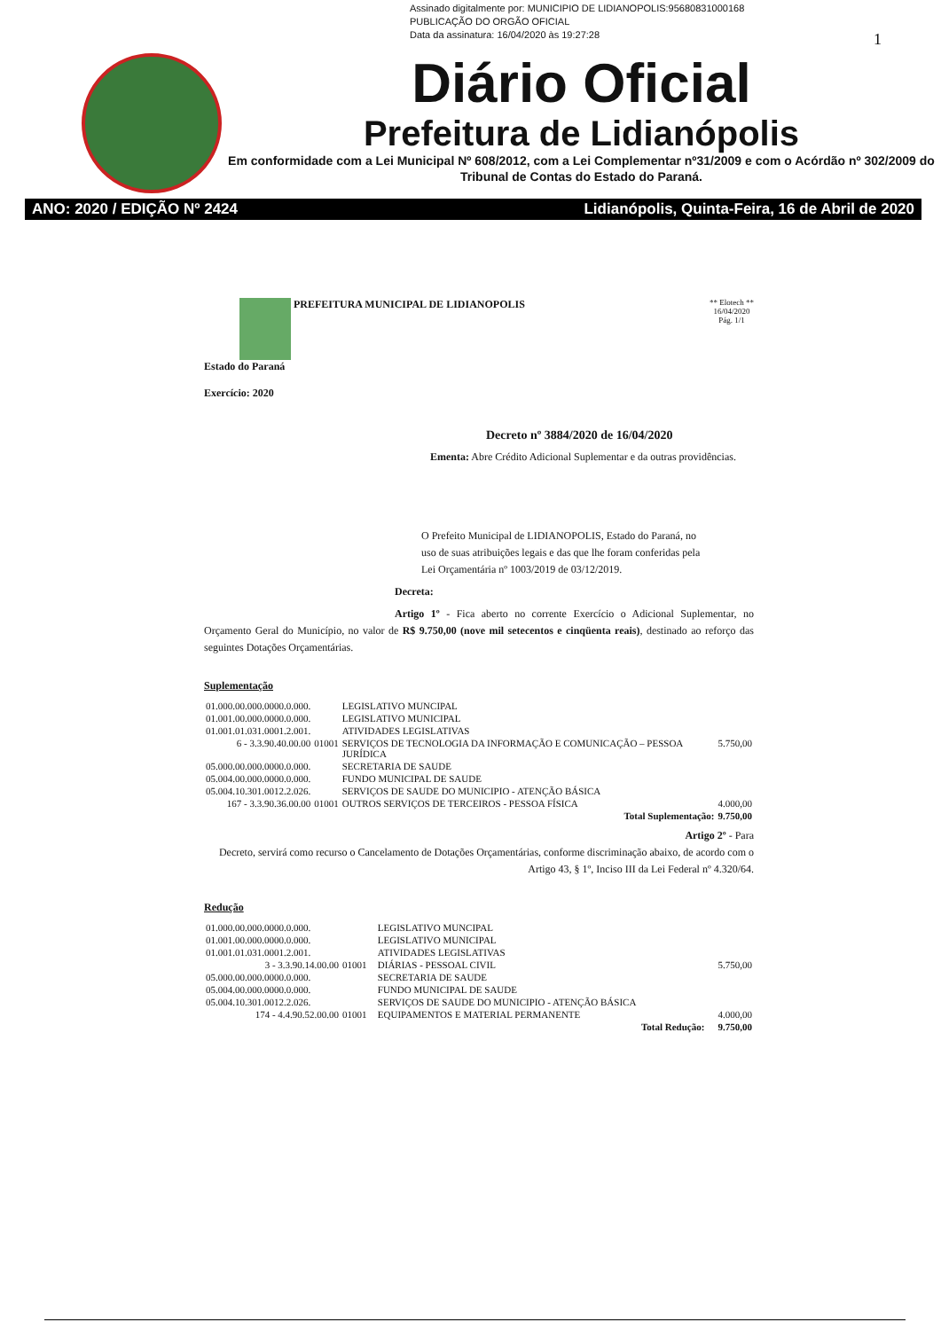Assinado digitalmente por: MUNICIPIO DE LIDIANOPOLIS:95680831000168
PUBLICAÇÃO DO ORGÃO OFICIAL
Data da assinatura: 16/04/2020 às 19:27:28
1
Diário Oficial
Prefeitura de Lidianópolis
Em conformidade com a Lei Municipal Nº 608/2012, com a Lei Complementar nº31/2009 e com o Acórdão nº 302/2009 do Tribunal de Contas do Estado do Paraná.
ANO: 2020 / EDIÇÃO Nº 2424 Lidianópolis, Quinta-Feira, 16 de Abril de 2020
PREFEITURA MUNICIPAL DE LIDIANOPOLIS
Estado do Paraná
Exercício: 2020
** Elotech **
16/04/2020
Pág. 1/1
Decreto nº 3884/2020 de 16/04/2020
Ementa: Abre Crédito Adicional Suplementar e da outras providências.
O Prefeito Municipal de LIDIANOPOLIS, Estado do Paraná, no uso de suas atribuições legais e das que lhe foram conferidas pela Lei Orçamentária nº 1003/2019 de 03/12/2019.
Decreta:
Artigo 1º - Fica aberto no corrente Exercício o Adicional Suplementar, no Orçamento Geral do Município, no valor de R$ 9.750,00 (nove mil setecentos e cinqüenta reais), destinado ao reforço das seguintes Dotações Orçamentárias.
Suplementação
| 01.000.00.000.0000.0.000. | | LEGISLATIVO MUNCIPAL | |
| 01.001.00.000.0000.0.000. | | LEGISLATIVO MUNICIPAL | |
| 01.001.01.031.0001.2.001. | | ATIVIDADES LEGISLATIVAS | |
| 6 - 3.3.90.40.00.00 | 01001 | SERVIÇOS DE TECNOLOGIA DA INFORMAÇÃO E COMUNICAÇÃO – PESSOA JURÍDICA | 5.750,00 |
| 05.000.00.000.0000.0.000. | | SECRETARIA DE SAUDE | |
| 05.004.00.000.0000.0.000. | | FUNDO MUNICIPAL DE SAUDE | |
| 05.004.10.301.0012.2.026. | | SERVIÇOS DE SAUDE DO MUNICIPIO - ATENÇÃO BÁSICA | |
| 167 - 3.3.90.36.00.00 | 01001 | OUTROS SERVIÇOS DE TERCEIROS - PESSOA FÍSICA | 4.000,00 |
| | | Total Suplementação: | 9.750,00 |
Artigo 2º - Para
Decreto, servirá como recurso o Cancelamento de Dotações Orçamentárias, conforme discriminação abaixo, de acordo com o Artigo 43, § 1º, Inciso III da Lei Federal nº 4.320/64.
Redução
| 01.000.00.000.0000.0.000. | | LEGISLATIVO MUNCIPAL | |
| 01.001.00.000.0000.0.000. | | LEGISLATIVO MUNICIPAL | |
| 01.001.01.031.0001.2.001. | | ATIVIDADES LEGISLATIVAS | |
| 3 - 3.3.90.14.00.00 | 01001 | DIÁRIAS - PESSOAL CIVIL | 5.750,00 |
| 05.000.00.000.0000.0.000. | | SECRETARIA DE SAUDE | |
| 05.004.00.000.0000.0.000. | | FUNDO MUNICIPAL DE SAUDE | |
| 05.004.10.301.0012.2.026. | | SERVIÇOS DE SAUDE DO MUNICIPIO - ATENÇÃO BÁSICA | |
| 174 - 4.4.90.52.00.00 | 01001 | EQUIPAMENTOS E MATERIAL PERMANENTE | 4.000,00 |
| | | Total Redução: | 9.750,00 |